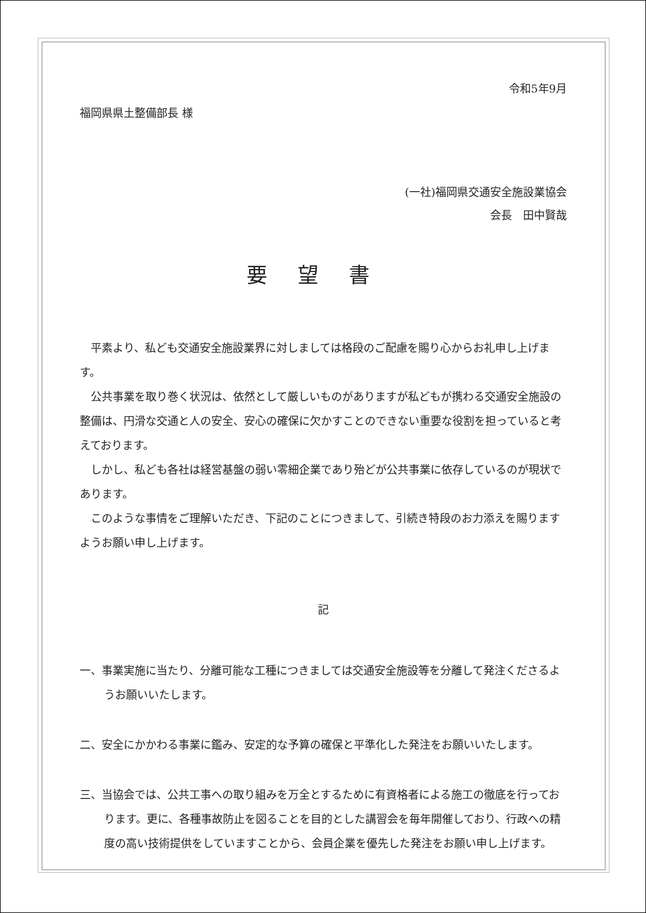令和5年9月
福岡県県土整備部長 様
(一社)福岡県交通安全施設業協会
会長　田中賢哉
要望書
平素より、私ども交通安全施設業界に対しましては格段のご配慮を賜り心からお礼申し上げます。
公共事業を取り巻く状況は、依然として厳しいものがありますが私どもが携わる交通安全施設の整備は、円滑な交通と人の安全、安心の確保に欠かすことのできない重要な役割を担っていると考えております。
しかし、私ども各社は経営基盤の弱い零細企業であり殆どが公共事業に依存しているのが現状であります。
このような事情をご理解いただき、下記のことにつきまして、引続き特段のお力添えを賜りますようお願い申し上げます。
記
一、事業実施に当たり、分離可能な工種につきましては交通安全施設等を分離して発注くださるようお願いいたします。
二、安全にかかわる事業に鑑み、安定的な予算の確保と平準化した発注をお願いいたします。
三、当協会では、公共工事への取り組みを万全とするために有資格者による施工の徹底を行っております。更に、各種事故防止を図ることを目的とした講習会を毎年開催しており、行政への精度の高い技術提供をしていますことから、会員企業を優先した発注をお願い申し上げます。